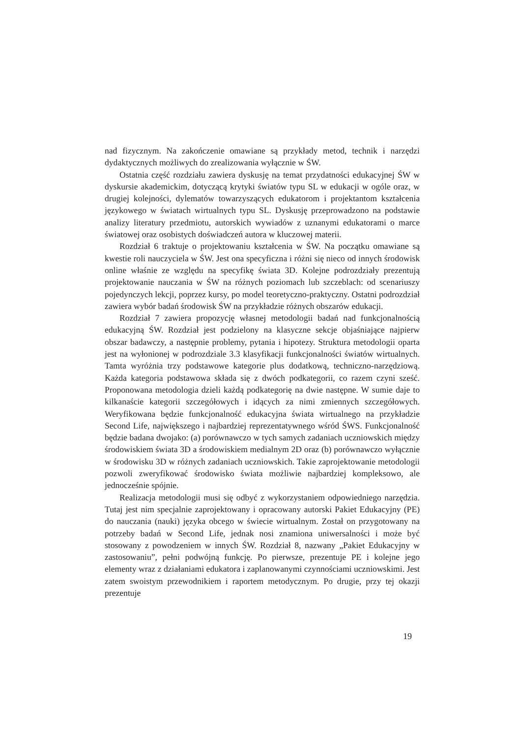nad fizycznym. Na zakończenie omawiane są przykłady metod, technik i narzędzi dydaktycznych możliwych do zrealizowania wyłącznie w ŚW.
Ostatnia część rozdziału zawiera dyskusję na temat przydatności edukacyjnej ŚW w dyskursie akademickim, dotyczącą krytyki światów typu SL w edukacji w ogóle oraz, w drugiej kolejności, dylematów towarzyszących edukatorom i projektantom kształcenia językowego w światach wirtualnych typu SL. Dyskusję przeprowadzono na podstawie analizy literatury przedmiotu, autorskich wywiadów z uznanymi edukatorami o marce światowej oraz osobistych doświadczeń autora w kluczowej materii.
Rozdział 6 traktuje o projektowaniu kształcenia w ŚW. Na początku omawiane są kwestie roli nauczyciela w ŚW. Jest ona specyficzna i różni się nieco od innych środowisk online właśnie ze względu na specyfikę świata 3D. Kolejne podrozdziały prezentują projektowanie nauczania w ŚW na różnych poziomach lub szczeblach: od scenariuszy pojedynczych lekcji, poprzez kursy, po model teoretyczno-praktyczny. Ostatni podrozdział zawiera wybór badań środowisk ŚW na przykładzie różnych obszarów edukacji.
Rozdział 7 zawiera propozycję własnej metodologii badań nad funkcjonalnością edukacyjną ŚW. Rozdział jest podzielony na klasyczne sekcje objaśniające najpierw obszar badawczy, a następnie problemy, pytania i hipotezy. Struktura metodologii oparta jest na wyłonionej w podrozdziale 3.3 klasyfikacji funkcjonalności światów wirtualnych. Tamta wyróżnia trzy podstawowe kategorie plus dodatkową, techniczno-narzędziową. Każda kategoria podstawowa składa się z dwóch podkategorii, co razem czyni sześć. Proponowana metodologia dzieli każdą podkategorię na dwie następne. W sumie daje to kilkanaście kategorii szczegółowych i idących za nimi zmiennych szczegółowych. Weryfikowana będzie funkcjonalność edukacyjna świata wirtualnego na przykładzie Second Life, największego i najbardziej reprezentatywnego wśród ŚWS. Funkcjonalność będzie badana dwojako: (a) porównawczo w tych samych zadaniach uczniowskich między środowiskiem świata 3D a środowiskiem medialnym 2D oraz (b) porównawczo wyłącznie w środowisku 3D w różnych zadaniach uczniowskich. Takie zaprojektowanie metodologii pozwoli zweryfikować środowisko świata możliwie najbardziej kompleksowo, ale jednocześnie spójnie.
Realizacja metodologii musi się odbyć z wykorzystaniem odpowiedniego narzędzia. Tutaj jest nim specjalnie zaprojektowany i opracowany autorski Pakiet Edukacyjny (PE) do nauczania (nauki) języka obcego w świecie wirtualnym. Został on przygotowany na potrzeby badań w Second Life, jednak nosi znamiona uniwersalności i może być stosowany z powodzeniem w innych ŚW. Rozdział 8, nazwany „Pakiet Edukacyjny w zastosowaniu”, pełni podwójną funkcję. Po pierwsze, prezentuje PE i kolejne jego elementy wraz z działaniami edukatora i zaplanowanymi czynnościami uczniowskimi. Jest zatem swoistym przewodnikiem i raportem metodycznym. Po drugie, przy tej okazji prezentuje
19